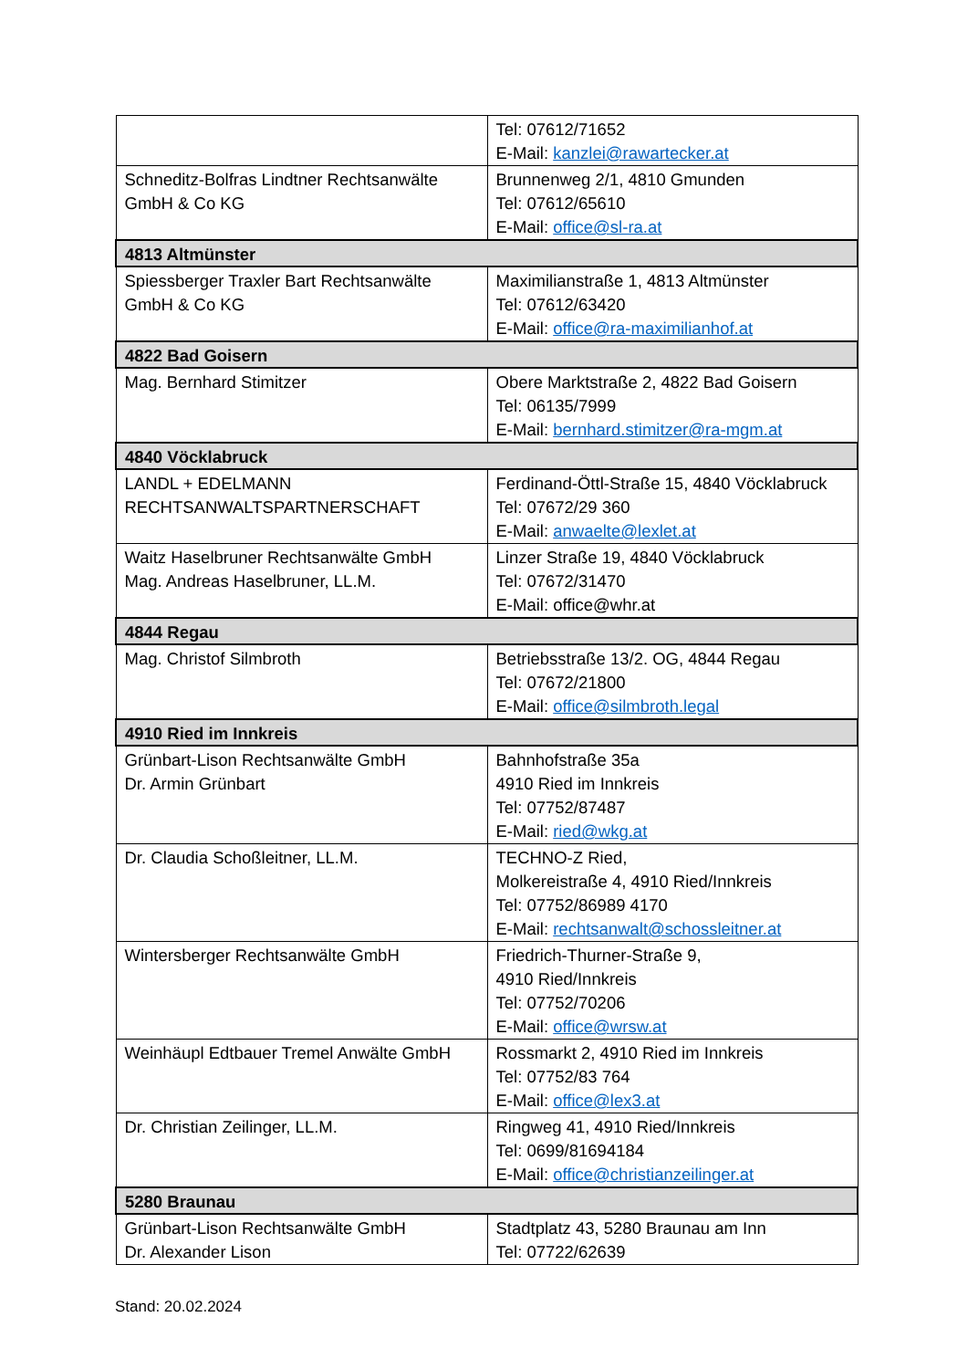| | Tel: 07612/71652 E-Mail: kanzlei@rawartecker.at |
| Schneditz-Bolfras Lindtner Rechtsanwälte GmbH & Co KG | Brunnenweg 2/1, 4810 Gmunden Tel: 07612/65610 E-Mail: office@sl-ra.at |
| 4813 Altmünster | |
| Spiessberger Traxler Bart Rechtsanwälte GmbH & Co KG | Maximilianstraße 1, 4813 Altmünster Tel: 07612/63420 E-Mail: office@ra-maximilianhof.at |
| 4822 Bad Goisern | |
| Mag. Bernhard Stimitzer | Obere Marktstraße 2, 4822 Bad Goisern Tel: 06135/7999 E-Mail: bernhard.stimitzer@ra-mgm.at |
| 4840 Vöcklabruck | |
| LANDL + EDELMANN RECHTSANWALTSPARTNERSCHAFT | Ferdinand-Öttl-Straße 15, 4840 Vöcklabruck Tel: 07672/29 360 E-Mail: anwaelte@lexlet.at |
| Waitz Haselbruner Rechtsanwälte GmbH Mag. Andreas Haselbruner, LL.M. | Linzer Straße 19, 4840 Vöcklabruck Tel: 07672/31470 E-Mail: office@whr.at |
| 4844 Regau | |
| Mag. Christof Silmbroth | Betriebsstraße 13/2. OG, 4844 Regau Tel: 07672/21800 E-Mail: office@silmbroth.legal |
| 4910 Ried im Innkreis | |
| Grünbart-Lison Rechtsanwälte GmbH Dr. Armin Grünbart | Bahnhofstraße 35a 4910 Ried im Innkreis Tel: 07752/87487 E-Mail: ried@wkg.at |
| Dr. Claudia Schoßleitner, LL.M. | TECHNO-Z Ried, Molkereistraße 4, 4910 Ried/Innkreis Tel: 07752/86989 4170 E-Mail: rechtsanwalt@schossleitner.at |
| Wintersberger Rechtsanwälte GmbH | Friedrich-Thurner-Straße 9, 4910 Ried/Innkreis Tel: 07752/70206 E-Mail: office@wrsw.at |
| Weinhäupl Edtbauer Tremel Anwälte GmbH | Rossmarkt 2, 4910 Ried im Innkreis Tel: 07752/83 764 E-Mail: office@lex3.at |
| Dr. Christian Zeilinger, LL.M. | Ringweg 41, 4910 Ried/Innkreis Tel: 0699/81694184 E-Mail: office@christianzeilinger.at |
| 5280 Braunau | |
| Grünbart-Lison Rechtsanwälte GmbH Dr. Alexander Lison | Stadtplatz 43, 5280 Braunau am Inn Tel: 07722/62639 |
Stand: 20.02.2024